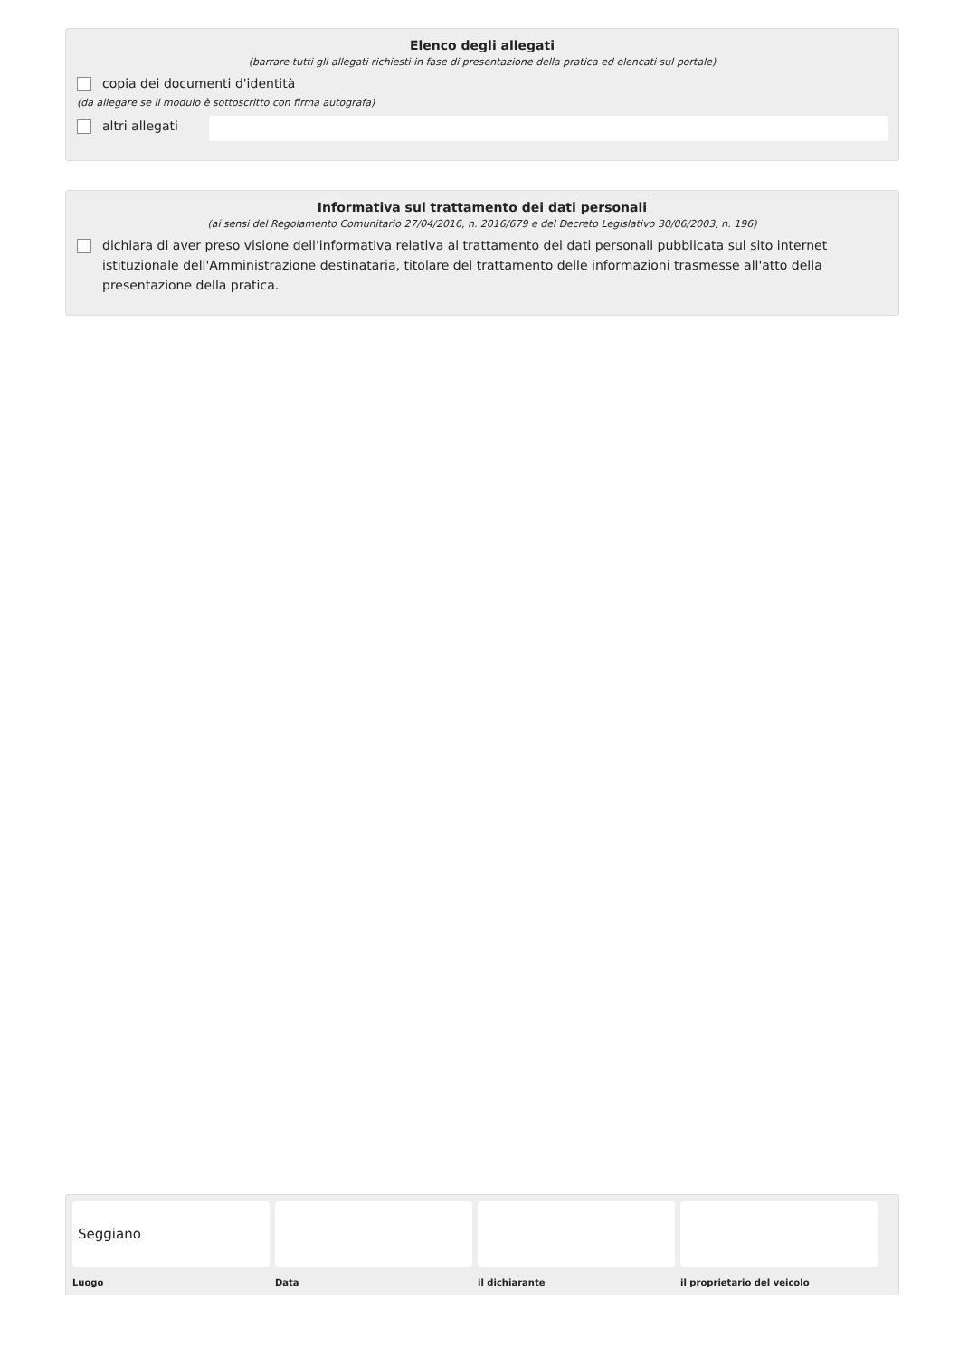Elenco degli allegati
(barrare tutti gli allegati richiesti in fase di presentazione della pratica ed elencati sul portale)
copia dei documenti d'identità
(da allegare se il modulo è sottoscritto con firma autografa)
altri allegati
Informativa sul trattamento dei dati personali
(ai sensi del Regolamento Comunitario 27/04/2016, n. 2016/679 e del Decreto Legislativo 30/06/2003, n. 196)
dichiara di aver preso visione dell'informativa relativa al trattamento dei dati personali pubblicata sul sito internet istituzionale dell'Amministrazione destinataria, titolare del trattamento delle informazioni trasmesse all'atto della presentazione della pratica.
Seggiano
Luogo
Data il dichiarante il proprietario del veicolo